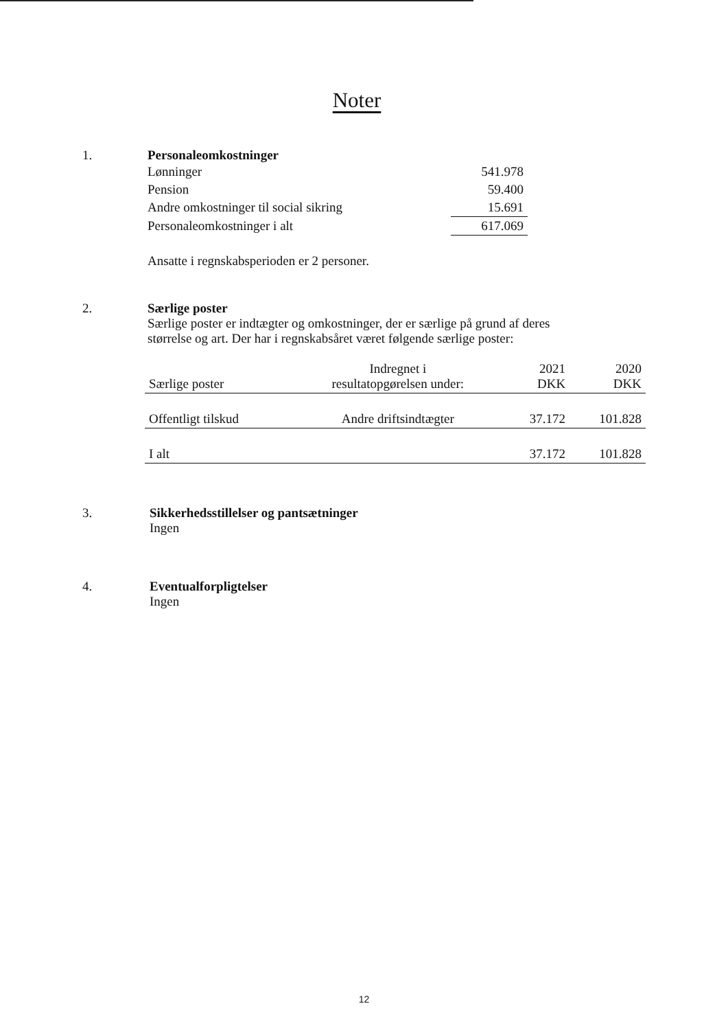Noter
1.
Personaleomkostninger
| Lønninger | 541.978 |
| Pension | 59.400 |
| Andre omkostninger til social sikring | 15.691 |
| Personaleomkostninger i alt | 617.069 |
Ansatte i regnskabsperioden er 2 personer.
2.
Særlige poster
Særlige poster er indtægter og omkostninger, der er særlige på grund af deres
størrelse og art. Der har i regnskabsåret været følgende særlige poster:
| Særlige poster | Indregnet i resultatopgørelsen under: | 2021 DKK | 2020 DKK |
| Offentligt tilskud | Andre driftsindtægter | 37.172 | 101.828 |
| I alt | | 37.172 | 101.828 |
3.
Sikkerhedsstillelser og pantsætninger
Ingen
4.
Eventualforpligtelser
Ingen
12